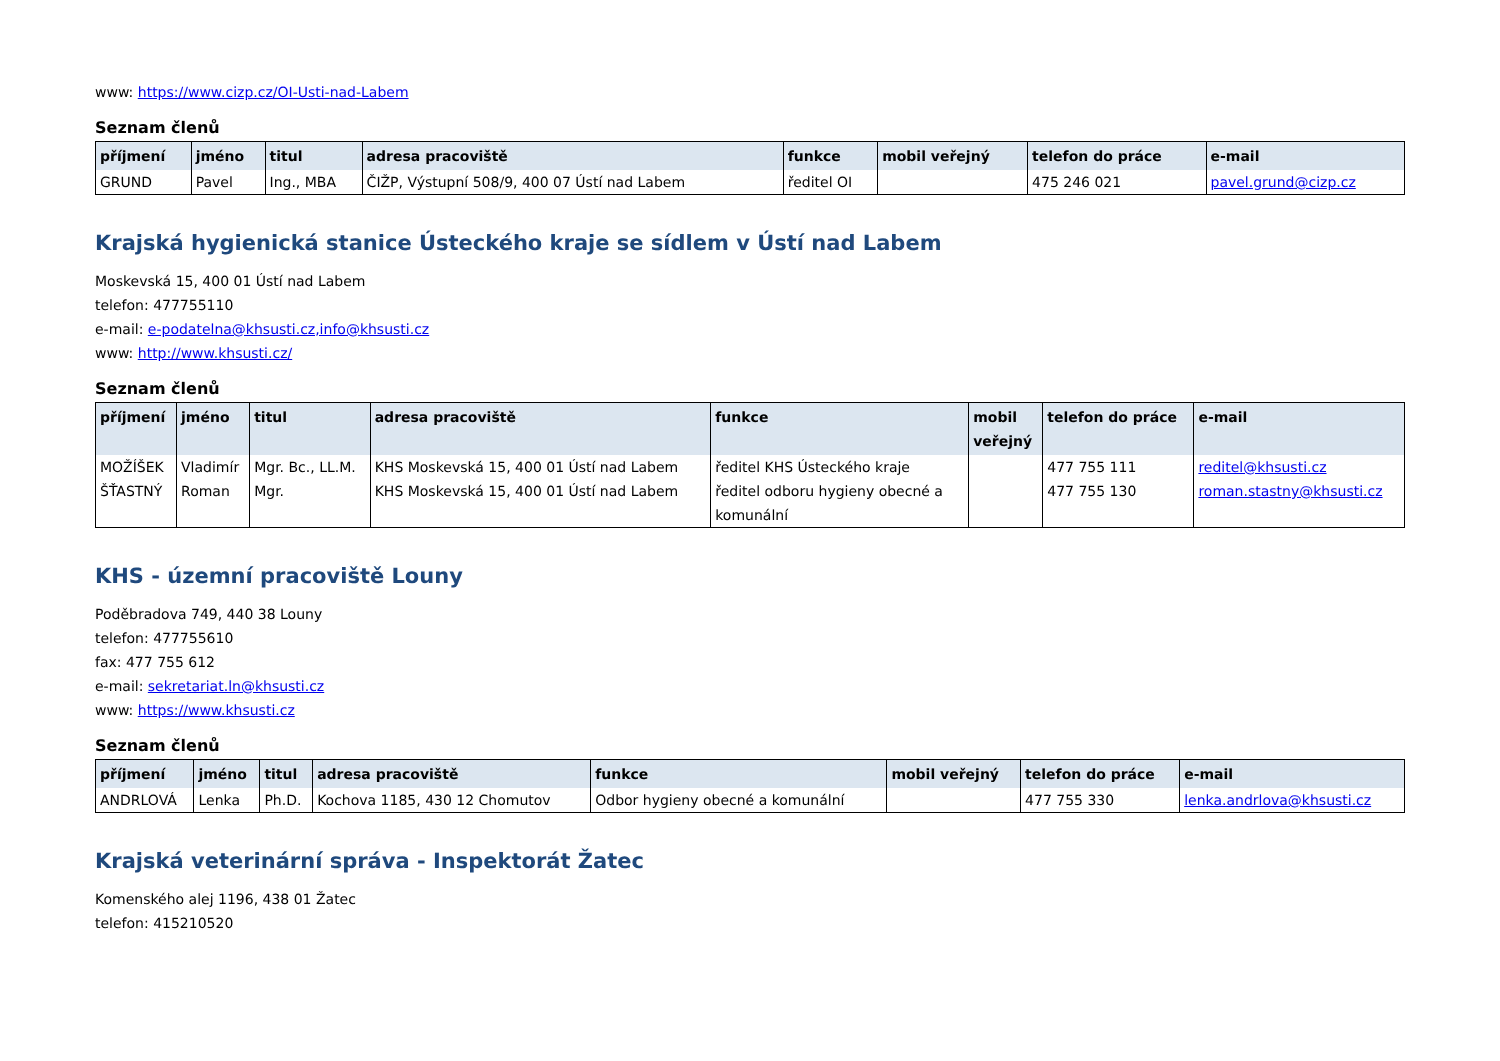www: https://www.cizp.cz/OI-Usti-nad-Labem
Seznam členů
| příjmení | jméno | titul | adresa pracoviště | funkce | mobil veřejný | telefon do práce | e-mail |
| --- | --- | --- | --- | --- | --- | --- | --- |
| GRUND | Pavel | Ing., MBA | ČIŽP, Výstupní 508/9, 400 07 Ústí nad Labem | ředitel OI | | 475 246 021 | pavel.grund@cizp.cz |
Krajská hygienická stanice Ústeckého kraje se sídlem v Ústí nad Labem
Moskevská 15, 400 01 Ústí nad Labem
telefon: 477755110
e-mail: e-podatelna@khsusti.cz,info@khsusti.cz
www: http://www.khsusti.cz/
Seznam členů
| příjmení | jméno | titul | adresa pracoviště | funkce | mobil veřejný | telefon do práce | e-mail |
| --- | --- | --- | --- | --- | --- | --- | --- |
| MOŽÍŠEK | Vladimír | Mgr. Bc., LL.M. | KHS Moskevská 15, 400 01 Ústí nad Labem | ředitel KHS Ústeckého kraje | | 477 755 111 | reditel@khsusti.cz |
| ŠŤASTNÝ | Roman | Mgr. | KHS Moskevská 15, 400 01 Ústí nad Labem | ředitel odboru hygieny obecné a komunální | | 477 755 130 | roman.stastny@khsusti.cz |
KHS - územní pracoviště Louny
Poděbradova 749, 440 38 Louny
telefon: 477755610
fax: 477 755 612
e-mail: sekretariat.ln@khsusti.cz
www: https://www.khsusti.cz
Seznam členů
| příjmení | jméno | titul | adresa pracoviště | funkce | mobil veřejný | telefon do práce | e-mail |
| --- | --- | --- | --- | --- | --- | --- | --- |
| ANDRLOVÁ | Lenka | Ph.D. | Kochova 1185, 430 12 Chomutov | Odbor hygieny obecné a komunální | | 477 755 330 | lenka.andrlova@khsusti.cz |
Krajská veterinární správa - Inspektorát Žatec
Komenského alej 1196, 438 01 Žatec
telefon: 415210520